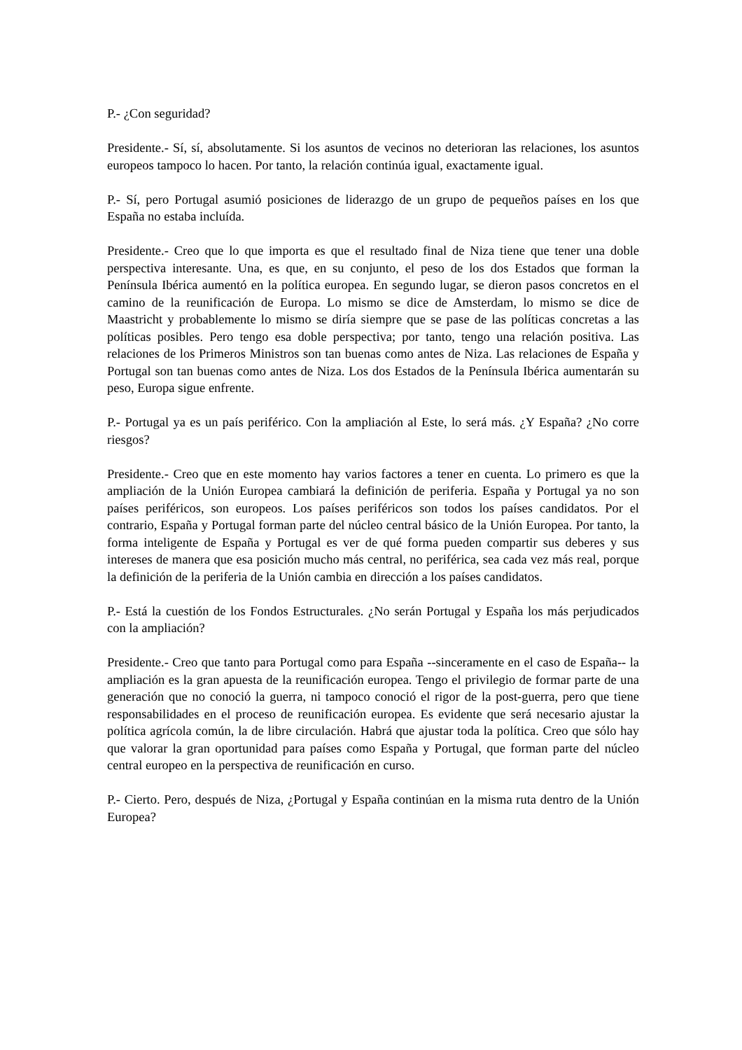P.- ¿Con seguridad?
Presidente.- Sí, sí, absolutamente. Si los asuntos de vecinos no deterioran las relaciones, los asuntos europeos tampoco lo hacen. Por tanto, la relación continúa igual, exactamente igual.
P.- Sí, pero Portugal asumió posiciones de liderazgo de un grupo de pequeños países en los que España no estaba incluída.
Presidente.- Creo que lo que importa es que el resultado final de Niza tiene que tener una doble perspectiva interesante. Una, es que, en su conjunto, el peso de los dos Estados que forman la Península Ibérica aumentó en la política europea. En segundo lugar, se dieron pasos concretos en el camino de la reunificación de Europa. Lo mismo se dice de Amsterdam, lo mismo se dice de Maastricht y probablemente lo mismo se diría siempre que se pase de las políticas concretas a las políticas posibles. Pero tengo esa doble perspectiva; por tanto, tengo una relación positiva. Las relaciones de los Primeros Ministros son tan buenas como antes de Niza. Las relaciones de España y Portugal son tan buenas como antes de Niza. Los dos Estados de la Península Ibérica aumentarán su peso, Europa sigue enfrente.
P.- Portugal ya es un país periférico. Con la ampliación al Este, lo será más. ¿Y España? ¿No corre riesgos?
Presidente.- Creo que en este momento hay varios factores a tener en cuenta. Lo primero es que la ampliación de la Unión Europea cambiará la definición de periferia. España y Portugal ya no son países periféricos, son europeos. Los países periféricos son todos los países candidatos. Por el contrario, España y Portugal forman parte del núcleo central básico de la Unión Europea. Por tanto, la forma inteligente de España y Portugal es ver de qué forma pueden compartir sus deberes y sus intereses de manera que esa posición mucho más central, no periférica, sea cada vez más real, porque la definición de la periferia de la Unión cambia en dirección a los países candidatos.
P.- Está la cuestión de los Fondos Estructurales. ¿No serán Portugal y España los más perjudicados con la ampliación?
Presidente.- Creo que tanto para Portugal como para España --sinceramente en el caso de España-- la ampliación es la gran apuesta de la reunificación europea. Tengo el privilegio de formar parte de una generación que no conoció la guerra, ni tampoco conoció el rigor de la post-guerra, pero que tiene responsabilidades en el proceso de reunificación europea. Es evidente que será necesario ajustar la política agrícola común, la de libre circulación. Habrá que ajustar toda la política. Creo que sólo hay que valorar la gran oportunidad para países como España y Portugal, que forman parte del núcleo central europeo en la perspectiva de reunificación en curso.
P.- Cierto. Pero, después de Niza, ¿Portugal y España continúan en la misma ruta dentro de la Unión Europea?